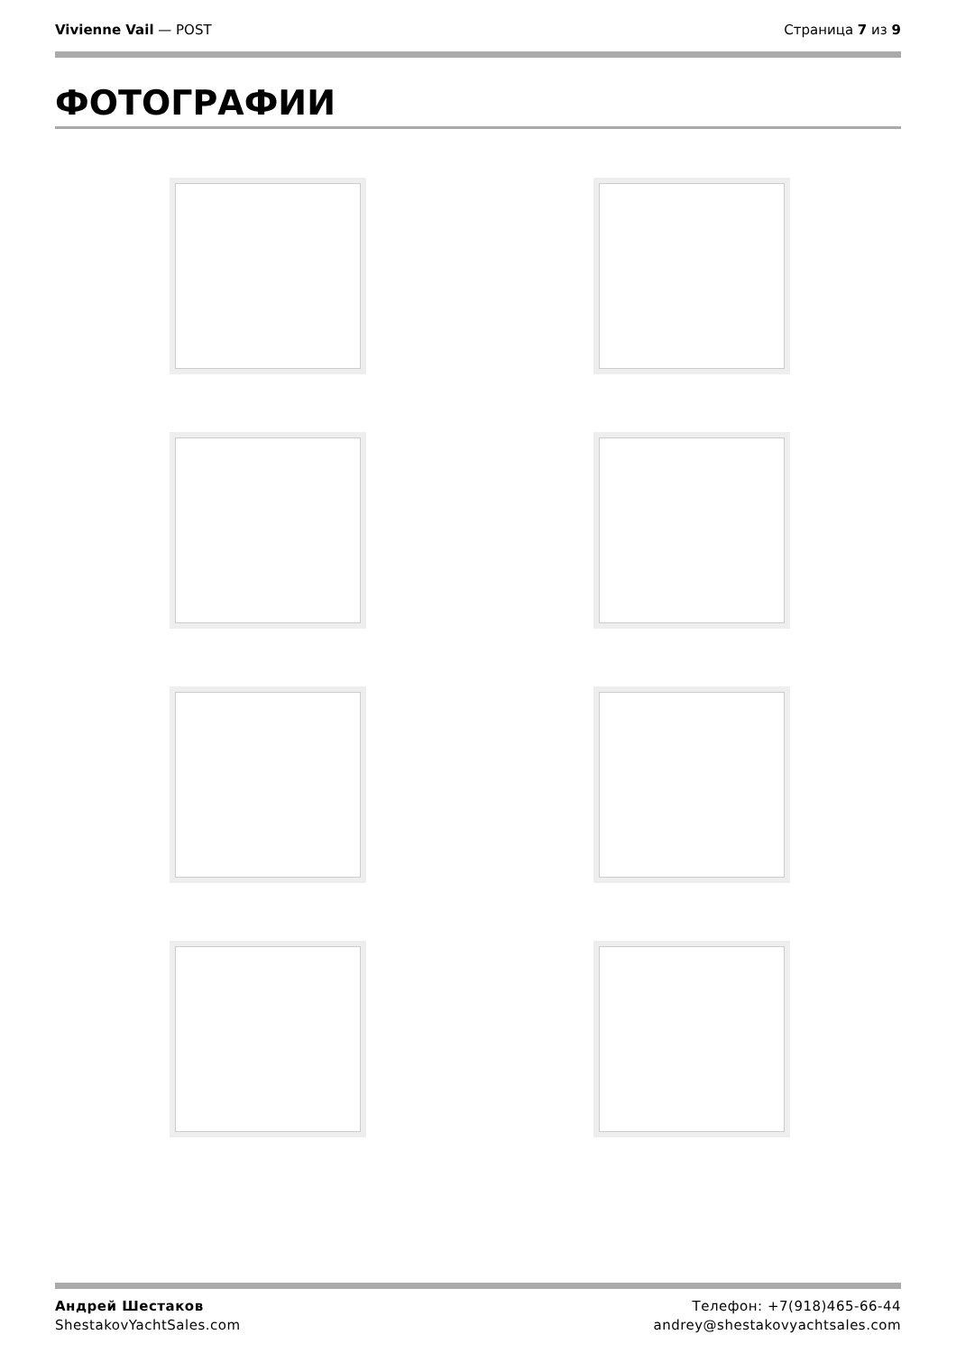Vivienne Vail — POST Страница 7 из 9
ФОТОГРАФИИ
Андрей Шестаков
ShestakovYachtSales.com
Телефон: +7(918)465-66-44
andrey@shestakovyachtsales.com